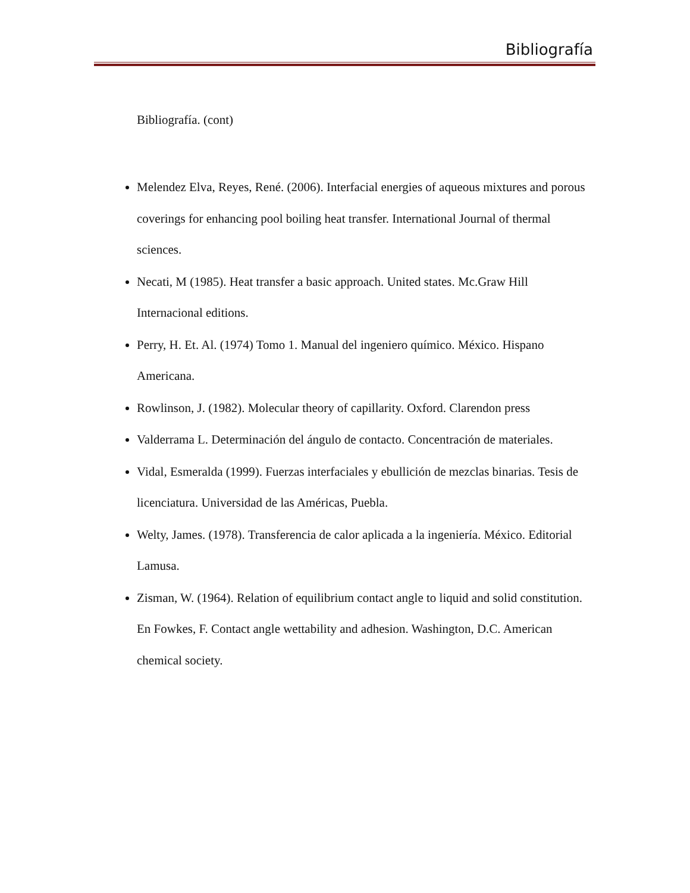Bibliografía
Bibliografía. (cont)
Melendez Elva, Reyes, René. (2006). Interfacial energies of aqueous mixtures and porous coverings for enhancing pool boiling heat transfer. International Journal of thermal sciences.
Necati, M (1985). Heat transfer a basic approach. United states. Mc.Graw Hill Internacional editions.
Perry, H. Et. Al. (1974) Tomo 1. Manual del ingeniero químico. México. Hispano Americana.
Rowlinson, J. (1982). Molecular theory of capillarity. Oxford. Clarendon press
Valderrama L. Determinación del ángulo de contacto. Concentración de materiales.
Vidal, Esmeralda (1999). Fuerzas interfaciales y ebullición de mezclas binarias. Tesis de licenciatura. Universidad de las Américas, Puebla.
Welty, James. (1978). Transferencia de calor aplicada a la ingeniería. México. Editorial Lamusa.
Zisman, W. (1964). Relation of equilibrium contact angle to liquid and solid constitution. En Fowkes, F. Contact angle wettability and adhesion. Washington, D.C. American chemical society.